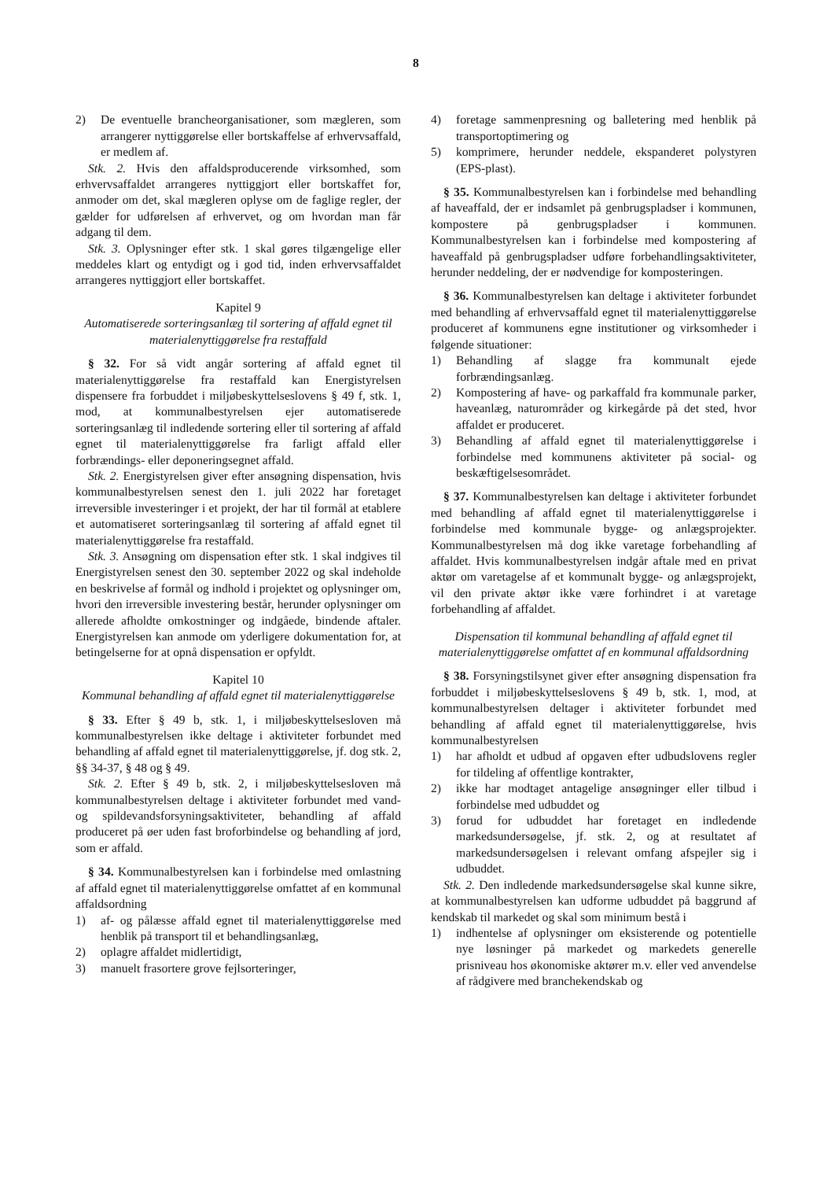8
2) De eventuelle brancheorganisationer, som mægleren, som arrangerer nyttiggørelse eller bortskaffelse af erhvervsaffald, er medlem af.
Stk. 2. Hvis den affaldsproducerende virksomhed, som erhvervsaffaldet arrangeres nyttiggjort eller bortskaffet for, anmoder om det, skal mægleren oplyse om de faglige regler, der gælder for udførelsen af erhvervet, og om hvordan man får adgang til dem.
Stk. 3. Oplysninger efter stk. 1 skal gøres tilgængelige eller meddeles klart og entydigt og i god tid, inden erhvervsaffaldet arrangeres nyttiggjort eller bortskaffet.
Kapitel 9
Automatiserede sorteringsanlæg til sortering af affald egnet til materialenyttiggørelse fra restaffald
§ 32. For så vidt angår sortering af affald egnet til materialenyttiggørelse fra restaffald kan Energistyrelsen dispensere fra forbuddet i miljøbeskyttelseslovens § 49 f, stk. 1, mod, at kommunalbestyrelsen ejer automatiserede sorteringsanlæg til indledende sortering eller til sortering af affald egnet til materialenyttiggørelse fra farligt affald eller forbrændings- eller deponeringsegnet affald.
Stk. 2. Energistyrelsen giver efter ansøgning dispensation, hvis kommunalbestyrelsen senest den 1. juli 2022 har foretaget irreversible investeringer i et projekt, der har til formål at etablere et automatiseret sorteringsanlæg til sortering af affald egnet til materialenyttiggørelse fra restaffald.
Stk. 3. Ansøgning om dispensation efter stk. 1 skal indgives til Energistyrelsen senest den 30. september 2022 og skal indeholde en beskrivelse af formål og indhold i projektet og oplysninger om, hvori den irreversible investering består, herunder oplysninger om allerede afholdte omkostninger og indgåede, bindende aftaler. Energistyrelsen kan anmode om yderligere dokumentation for, at betingelserne for at opnå dispensation er opfyldt.
Kapitel 10
Kommunal behandling af affald egnet til materialenyttiggørelse
§ 33. Efter § 49 b, stk. 1, i miljøbeskyttelsesloven må kommunalbestyrelsen ikke deltage i aktiviteter forbundet med behandling af affald egnet til materialenyttiggørelse, jf. dog stk. 2, §§ 34-37, § 48 og § 49.
Stk. 2. Efter § 49 b, stk. 2, i miljøbeskyttelsesloven må kommunalbestyrelsen deltage i aktiviteter forbundet med vand- og spildevandsforsyningsaktiviteter, behandling af affald produceret på øer uden fast broforbindelse og behandling af jord, som er affald.
§ 34. Kommunalbestyrelsen kan i forbindelse med omlastning af affald egnet til materialenyttiggørelse omfattet af en kommunal affaldsordning
1) af- og pålæsse affald egnet til materialenyttiggørelse med henblik på transport til et behandlingsanlæg,
2) oplagre affaldet midlertidigt,
3) manuelt frasortere grove fejlsorteringer,
4) foretage sammenpresning og balletering med henblik på transportoptimering og
5) komprimere, herunder neddele, ekspanderet polystyren (EPS-plast).
§ 35. Kommunalbestyrelsen kan i forbindelse med behandling af haveaffald, der er indsamlet på genbrugspladser i kommunen, kompostere på genbrugspladser i kommunen. Kommunalbestyrelsen kan i forbindelse med kompostering af haveaffald på genbrugspladser udføre forbehandlingsaktiviteter, herunder neddeling, der er nødvendige for komposteringen.
§ 36. Kommunalbestyrelsen kan deltage i aktiviteter forbundet med behandling af erhvervsaffald egnet til materialenyttiggørelse produceret af kommunens egne institutioner og virksomheder i følgende situationer:
1) Behandling af slagge fra kommunalt ejede forbrændingsanlæg.
2) Kompostering af have- og parkaffald fra kommunale parker, haveanlæg, naturområder og kirkegårde på det sted, hvor affaldet er produceret.
3) Behandling af affald egnet til materialenyttiggørelse i forbindelse med kommunens aktiviteter på social- og beskæftigelsesområdet.
§ 37. Kommunalbestyrelsen kan deltage i aktiviteter forbundet med behandling af affald egnet til materialenyttiggørelse i forbindelse med kommunale bygge- og anlægsprojekter. Kommunalbestyrelsen må dog ikke varetage forbehandling af affaldet. Hvis kommunalbestyrelsen indgår aftale med en privat aktør om varetagelse af et kommunalt bygge- og anlægsprojekt, vil den private aktør ikke være forhindret i at varetage forbehandling af affaldet.
Dispensation til kommunal behandling af affald egnet til materialenyttiggørelse omfattet af en kommunal affaldsordning
§ 38. Forsyningstilsynet giver efter ansøgning dispensation fra forbuddet i miljøbeskyttelseslovens § 49 b, stk. 1, mod, at kommunalbestyrelsen deltager i aktiviteter forbundet med behandling af affald egnet til materialenyttiggørelse, hvis kommunalbestyrelsen
1) har afholdt et udbud af opgaven efter udbudslovens regler for tildeling af offentlige kontrakter,
2) ikke har modtaget antagelige ansøgninger eller tilbud i forbindelse med udbuddet og
3) forud for udbuddet har foretaget en indledende markedsundersøgelse, jf. stk. 2, og at resultatet af markedsundersøgelsen i relevant omfang afspejler sig i udbuddet.
Stk. 2. Den indledende markedsundersøgelse skal kunne sikre, at kommunalbestyrelsen kan udforme udbuddet på baggrund af kendskab til markedet og skal som minimum bestå i
1) indhentelse af oplysninger om eksisterende og potentielle nye løsninger på markedet og markedets generelle prisniveau hos økonomiske aktører m.v. eller ved anvendelse af rådgivere med branchekendskab og